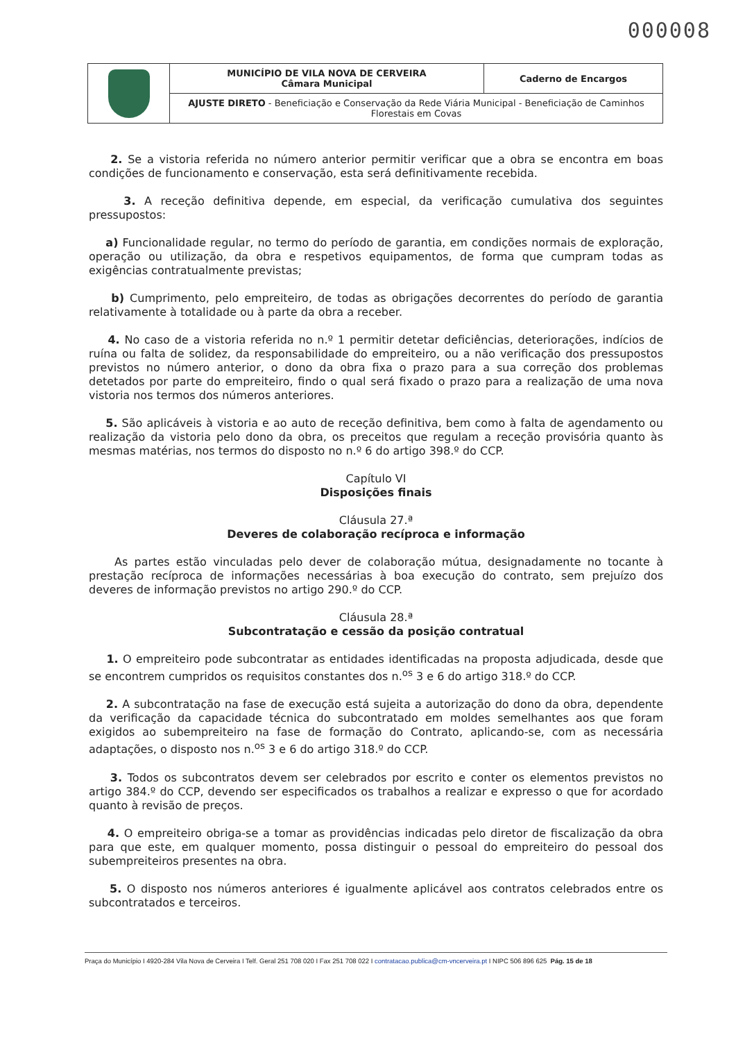000008
| | MUNICÍPIO DE VILA NOVA DE CERVEIRA Câmara Municipal | Caderno de Encargos |
| | AJUSTE DIRETO - Beneficiação e Conservação da Rede Viária Municipal - Beneficiação de Caminhos Florestais em Covas | |
2. Se a vistoria referida no número anterior permitir verificar que a obra se encontra em boas condições de funcionamento e conservação, esta será definitivamente recebida.
3. A receção definitiva depende, em especial, da verificação cumulativa dos seguintes pressupostos:
a) Funcionalidade regular, no termo do período de garantia, em condições normais de exploração, operação ou utilização, da obra e respetivos equipamentos, de forma que cumpram todas as exigências contratualmente previstas;
b) Cumprimento, pelo empreiteiro, de todas as obrigações decorrentes do período de garantia relativamente à totalidade ou à parte da obra a receber.
4. No caso de a vistoria referida no n.º 1 permitir detetar deficiências, deteriorações, indícios de ruína ou falta de solidez, da responsabilidade do empreiteiro, ou a não verificação dos pressupostos previstos no número anterior, o dono da obra fixa o prazo para a sua correção dos problemas detetados por parte do empreiteiro, findo o qual será fixado o prazo para a realização de uma nova vistoria nos termos dos números anteriores.
5. São aplicáveis à vistoria e ao auto de receção definitiva, bem como à falta de agendamento ou realização da vistoria pelo dono da obra, os preceitos que regulam a receção provisória quanto às mesmas matérias, nos termos do disposto no n.º 6 do artigo 398.º do CCP.
Capítulo VI
Disposições finais
Cláusula 27.ª
Deveres de colaboração recíproca e informação
As partes estão vinculadas pelo dever de colaboração mútua, designadamente no tocante à prestação recíproca de informações necessárias à boa execução do contrato, sem prejuízo dos deveres de informação previstos no artigo 290.º do CCP.
Cláusula 28.ª
Subcontratação e cessão da posição contratual
1. O empreiteiro pode subcontratar as entidades identificadas na proposta adjudicada, desde que se encontrem cumpridos os requisitos constantes dos n.<sup>os</sup> 3 e 6 do artigo 318.º do CCP.
2. A subcontratação na fase de execução está sujeita a autorização do dono da obra, dependente da verificação da capacidade técnica do subcontratado em moldes semelhantes aos que foram exigidos ao subempreiteiro na fase de formação do Contrato, aplicando-se, com as necessária adaptações, o disposto nos n.<sup>os</sup> 3 e 6 do artigo 318.º do CCP.
3. Todos os subcontratos devem ser celebrados por escrito e conter os elementos previstos no artigo 384.º do CCP, devendo ser especificados os trabalhos a realizar e expresso o que for acordado quanto à revisão de preços.
4. O empreiteiro obriga-se a tomar as providências indicadas pelo diretor de fiscalização da obra para que este, em qualquer momento, possa distinguir o pessoal do empreiteiro do pessoal dos subempreiteiros presentes na obra.
5. O disposto nos números anteriores é igualmente aplicável aos contratos celebrados entre os subcontratados e terceiros.
Praça do Município I 4920-284 Vila Nova de Cerveira I Telf. Geral 251 708 020 I Fax 251 708 022 I contratacao.publica@cm-vncerveira.pt I NIPC 506 896 625 Pág. 15 de 18